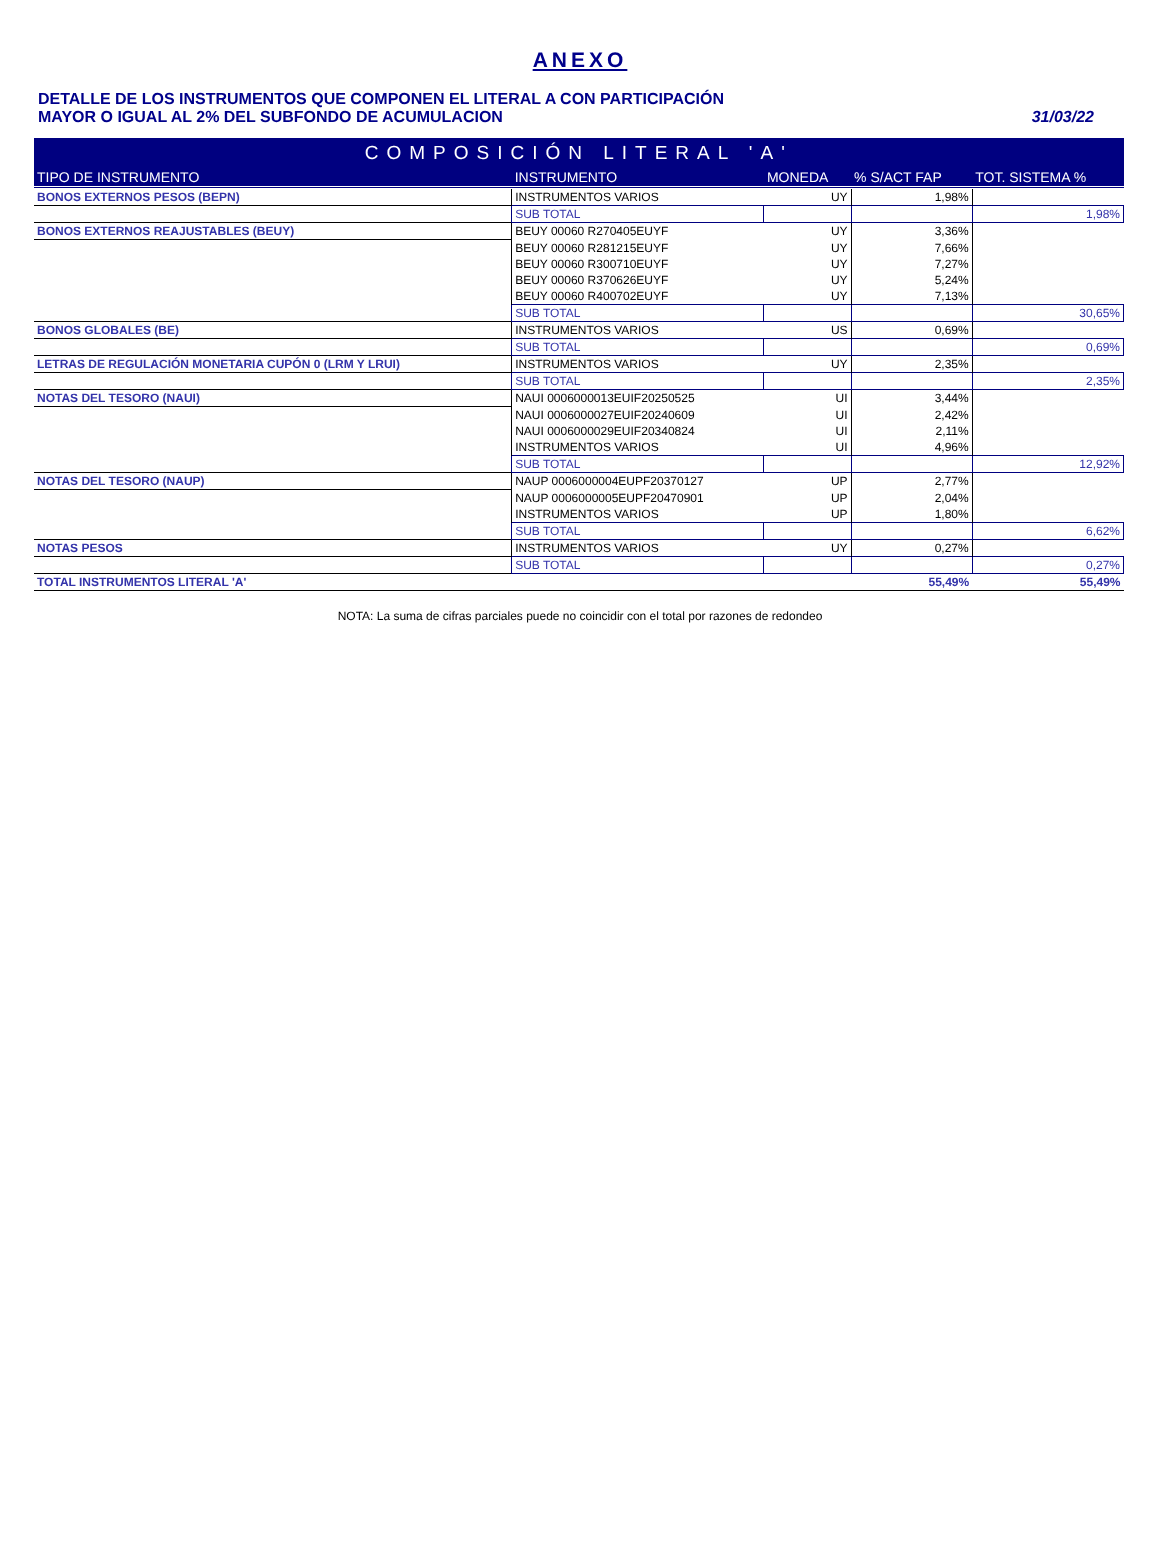ANEXO
DETALLE DE LOS INSTRUMENTOS QUE COMPONEN EL LITERAL A CON PARTICIPACIÓN
MAYOR O IGUAL AL 2% DEL SUBFONDO DE ACUMULACION
31/03/22
| COMPOSICIÓN LITERAL 'A' | | | | |
| --- | --- | --- | --- | --- |
| TIPO DE INSTRUMENTO | INSTRUMENTO | MONEDA | % S/ACT FAP | TOT. SISTEMA % |
| BONOS EXTERNOS PESOS (BEPN) | INSTRUMENTOS VARIOS | UY | 1,98% | |
| | SUB TOTAL | | | 1,98% |
| BONOS EXTERNOS REAJUSTABLES (BEUY) | BEUY 00060 R270405EUYF | UY | 3,36% | |
| | BEUY 00060 R281215EUYF | UY | 7,66% | |
| | BEUY 00060 R300710EUYF | UY | 7,27% | |
| | BEUY 00060 R370626EUYF | UY | 5,24% | |
| | BEUY 00060 R400702EUYF | UY | 7,13% | |
| | SUB TOTAL | | | 30,65% |
| BONOS GLOBALES (BE) | INSTRUMENTOS VARIOS | US | 0,69% | |
| | SUB TOTAL | | | 0,69% |
| LETRAS DE REGULACIÓN MONETARIA CUPÓN 0 (LRM Y LRUI) | INSTRUMENTOS VARIOS | UY | 2,35% | |
| | SUB TOTAL | | | 2,35% |
| NOTAS DEL TESORO (NAUI) | NAUI 0006000013EUIF20250525 | UI | 3,44% | |
| | NAUI 0006000027EUIF20240609 | UI | 2,42% | |
| | NAUI 0006000029EUIF20340824 | UI | 2,11% | |
| | INSTRUMENTOS VARIOS | UI | 4,96% | |
| | SUB TOTAL | | | 12,92% |
| NOTAS DEL TESORO (NAUP) | NAUP 0006000004EUPF20370127 | UP | 2,77% | |
| | NAUP 0006000005EUPF20470901 | UP | 2,04% | |
| | INSTRUMENTOS VARIOS | UP | 1,80% | |
| | SUB TOTAL | | | 6,62% |
| NOTAS PESOS | INSTRUMENTOS VARIOS | UY | 0,27% | |
| | SUB TOTAL | | | 0,27% |
| TOTAL INSTRUMENTOS LITERAL 'A' | | | 55,49% | 55,49% |
NOTA: La suma de cifras parciales puede no coincidir con el total por razones de redondeo